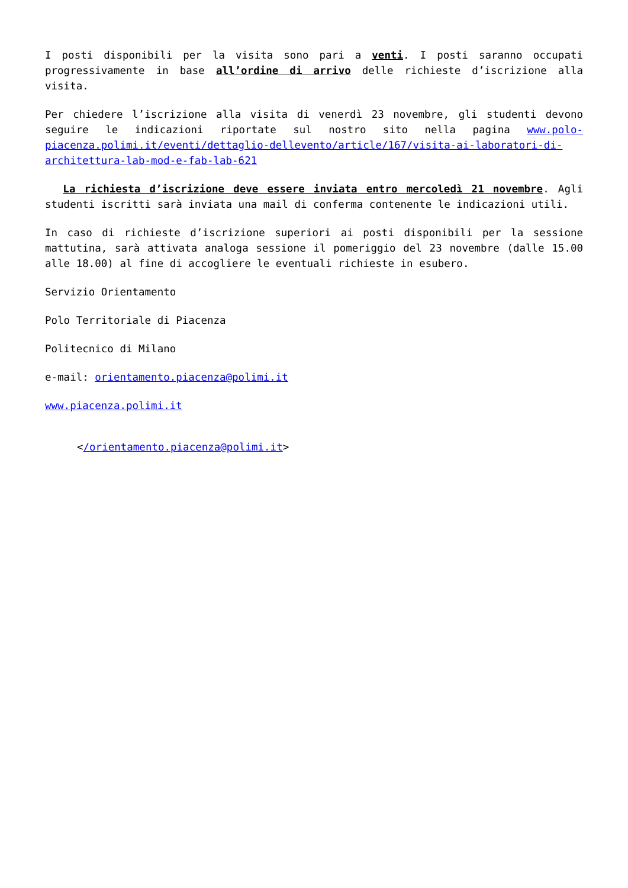I posti disponibili per la visita sono pari a venti. I posti saranno occupati progressivamente in base all’ordine di arrivo delle richieste d’iscrizione alla visita.
Per chiedere l’iscrizione alla visita di venerdì 23 novembre, gli studenti devono seguire le indicazioni riportate sul nostro sito nella pagina www.polo-piacenza.polimi.it/eventi/dettaglio-dellevento/article/167/visita-ai-laboratori-di-architettura-lab-mod-e-fab-lab-621
La richiesta d’iscrizione deve essere inviata entro mercoledì 21 novembre. Agli studenti iscritti sarà inviata una mail di conferma contenente le indicazioni utili.
In caso di richieste d’iscrizione superiori ai posti disponibili per la sessione mattutina, sarà attivata analoga sessione il pomeriggio del 23 novembre (dalle 15.00 alle 18.00) al fine di accogliere le eventuali richieste in esubero.
Servizio Orientamento
Polo Territoriale di Piacenza
Politecnico di Milano
e-mail: orientamento.piacenza@polimi.it
www.piacenza.polimi.it
</orientamento.piacenza@polimi.it>